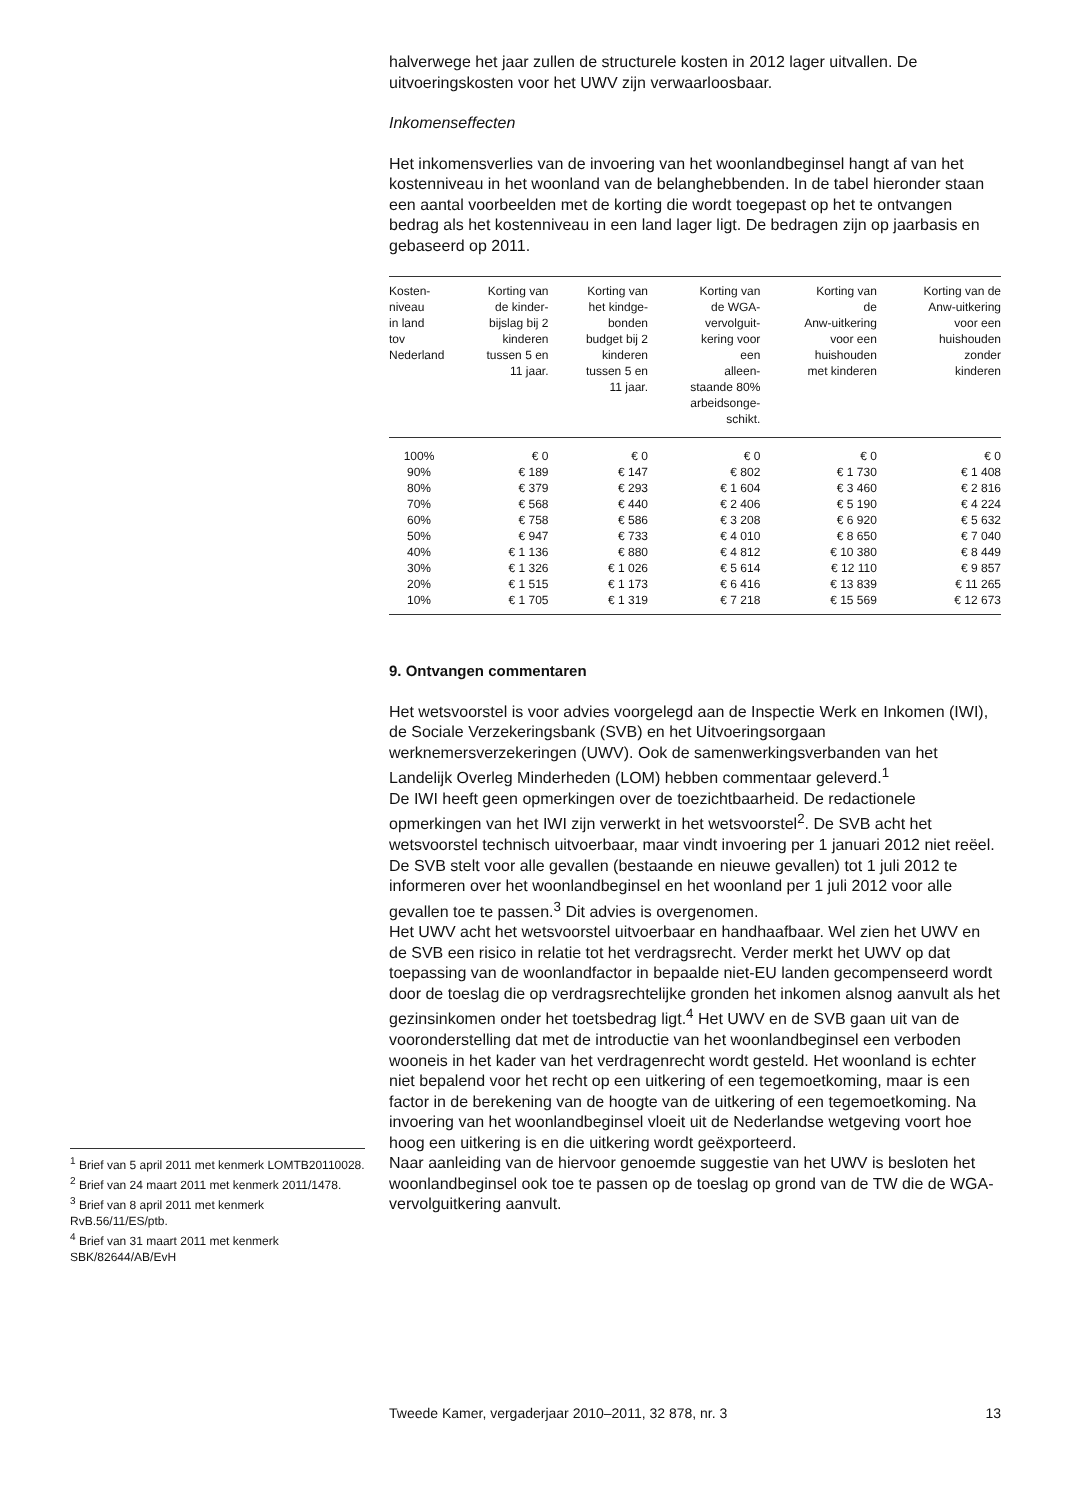halverwege het jaar zullen de structurele kosten in 2012 lager uitvallen. De uitvoeringskosten voor het UWV zijn verwaarloosbaar.
Inkomenseffecten
Het inkomensverlies van de invoering van het woonlandbeginsel hangt af van het kostenniveau in het woonland van de belanghebbenden. In de tabel hieronder staan een aantal voorbeelden met de korting die wordt toegepast op het te ontvangen bedrag als het kostenniveau in een land lager ligt. De bedragen zijn op jaarbasis en gebaseerd op 2011.
| Kosten- niveau in land tov Nederland | Korting van de kinder- bijslag bij 2 kinderen tussen 5 en 11 jaar. | Korting van het kindge- bonden budget bij 2 kinderen tussen 5 en 11 jaar. | Korting van de WGA- vervolguit- kering voor een alleen- staande 80% arbeidsonge- schikt. | Korting van de Anw-uitkering voor een huishouden met kinderen | Korting van de Anw-uitkering voor een huishouden zonder kinderen |
| --- | --- | --- | --- | --- | --- |
| 100% | € 0 | € 0 | € 0 | € 0 | € 0 |
| 90% | € 189 | € 147 | € 802 | € 1 730 | € 1 408 |
| 80% | € 379 | € 293 | € 1 604 | € 3 460 | € 2 816 |
| 70% | € 568 | € 440 | € 2 406 | € 5 190 | € 4 224 |
| 60% | € 758 | € 586 | € 3 208 | € 6 920 | € 5 632 |
| 50% | € 947 | € 733 | € 4 010 | € 8 650 | € 7 040 |
| 40% | € 1 136 | € 880 | € 4 812 | € 10 380 | € 8 449 |
| 30% | € 1 326 | € 1 026 | € 5 614 | € 12 110 | € 9 857 |
| 20% | € 1 515 | € 1 173 | € 6 416 | € 13 839 | € 11 265 |
| 10% | € 1 705 | € 1 319 | € 7 218 | € 15 569 | € 12 673 |
9. Ontvangen commentaren
Het wetsvoorstel is voor advies voorgelegd aan de Inspectie Werk en Inkomen (IWI), de Sociale Verzekeringsbank (SVB) en het Uitvoeringsorgaan werknemersverzekeringen (UWV). Ook de samenwerkingsverbanden van het Landelijk Overleg Minderheden (LOM) hebben commentaar geleverd.<sup>1</sup>
De IWI heeft geen opmerkingen over de toezichtbaarheid. De redactionele opmerkingen van het IWI zijn verwerkt in het wetsvoorstel<sup>2</sup>. De SVB acht het wetsvoorstel technisch uitvoerbaar, maar vindt invoering per 1 januari 2012 niet reëel. De SVB stelt voor alle gevallen (bestaande en nieuwe gevallen) tot 1 juli 2012 te informeren over het woonlandbeginsel en het woonland per 1 juli 2012 voor alle gevallen toe te passen.<sup>3</sup> Dit advies is overgenomen.
Het UWV acht het wetsvoorstel uitvoerbaar en handhaafbaar. Wel zien het UWV en de SVB een risico in relatie tot het verdragsrecht. Verder merkt het UWV op dat toepassing van de woonlandfactor in bepaalde niet-EU landen gecompenseerd wordt door de toeslag die op verdragsrechtelijke gronden het inkomen alsnog aanvult als het gezinsinkomen onder het toetsbedrag ligt.<sup>4</sup> Het UWV en de SVB gaan uit van de vooronderstelling dat met de introductie van het woonlandbeginsel een verboden wooneis in het kader van het verdragenrecht wordt gesteld. Het woonland is echter niet bepalend voor het recht op een uitkering of een tegemoetkoming, maar is een factor in de berekening van de hoogte van de uitkering of een tegemoetkoming. Na invoering van het woonlandbeginsel vloeit uit de Nederlandse wetgeving voort hoe hoog een uitkering is en die uitkering wordt geëxporteerd.
Naar aanleiding van de hiervoor genoemde suggestie van het UWV is besloten het woonlandbeginsel ook toe te passen op de toeslag op grond van de TW die de WGA-vervolguitkering aanvult.
<sup>1</sup> Brief van 5 april 2011 met kenmerk LOMTB20110028.
<sup>2</sup> Brief van 24 maart 2011 met kenmerk 2011/1478.
<sup>3</sup> Brief van 8 april 2011 met kenmerk RvB.56/11/ES/ptb.
<sup>4</sup> Brief van 31 maart 2011 met kenmerk SBK/82644/AB/EvH
Tweede Kamer, vergaderjaar 2010–2011, 32 878, nr. 3 13